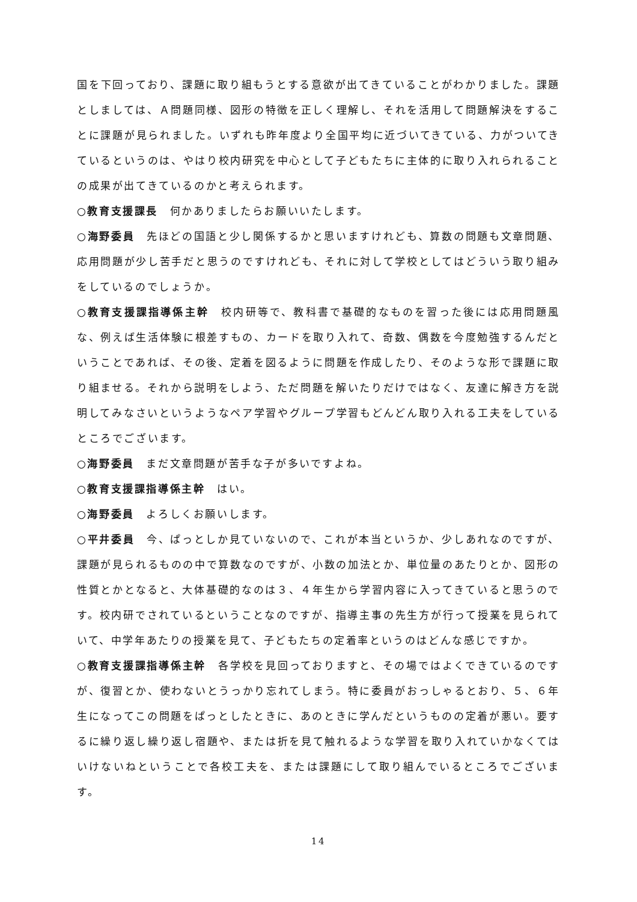国を下回っており、課題に取り組もうとする意欲が出てきていることがわかりました。課題としましては、Ａ問題同様、図形の特徴を正しく理解し、それを活用して問題解決をすることに課題が見られました。いずれも昨年度より全国平均に近づいてきている、力がついてきているというのは、やはり校内研究を中心として子どもたちに主体的に取り入れられることの成果が出てきているのかと考えられます。
○教育支援課長　何かありましたらお願いいたします。
○海野委員　先ほどの国語と少し関係するかと思いますけれども、算数の問題も文章問題、応用問題が少し苦手だと思うのですけれども、それに対して学校としてはどういう取り組みをしているのでしょうか。
○教育支援課指導係主幹　校内研等で、教科書で基礎的なものを習った後には応用問題風な、例えば生活体験に根差すもの、カードを取り入れて、奇数、偶数を今度勉強するんだということであれば、その後、定着を図るように問題を作成したり、そのような形で課題に取り組ませる。それから説明をしよう、ただ問題を解いたりだけではなく、友達に解き方を説明してみなさいというようなペア学習やグループ学習もどんどん取り入れる工夫をしているところでございます。
○海野委員　まだ文章問題が苦手な子が多いですよね。
○教育支援課指導係主幹　はい。
○海野委員　よろしくお願いします。
○平井委員　今、ぱっとしか見ていないので、これが本当というか、少しあれなのですが、課題が見られるものの中で算数なのですが、小数の加法とか、単位量のあたりとか、図形の性質とかとなると、大体基礎的なのは３、４年生から学習内容に入ってきていると思うのです。校内研でされているということなのですが、指導主事の先生方が行って授業を見られていて、中学年あたりの授業を見て、子どもたちの定着率というのはどんな感じですか。
○教育支援課指導係主幹　各学校を見回っておりますと、その場ではよくできているのですが、復習とか、使わないとうっかり忘れてしまう。特に委員がおっしゃるとおり、５、６年生になってこの問題をぱっとしたときに、あのときに学んだというものの定着が悪い。要するに繰り返し繰り返し宿題や、または折を見て触れるような学習を取り入れていかなくてはいけないねということで各校工夫を、または課題にして取り組んでいるところでございます。
14